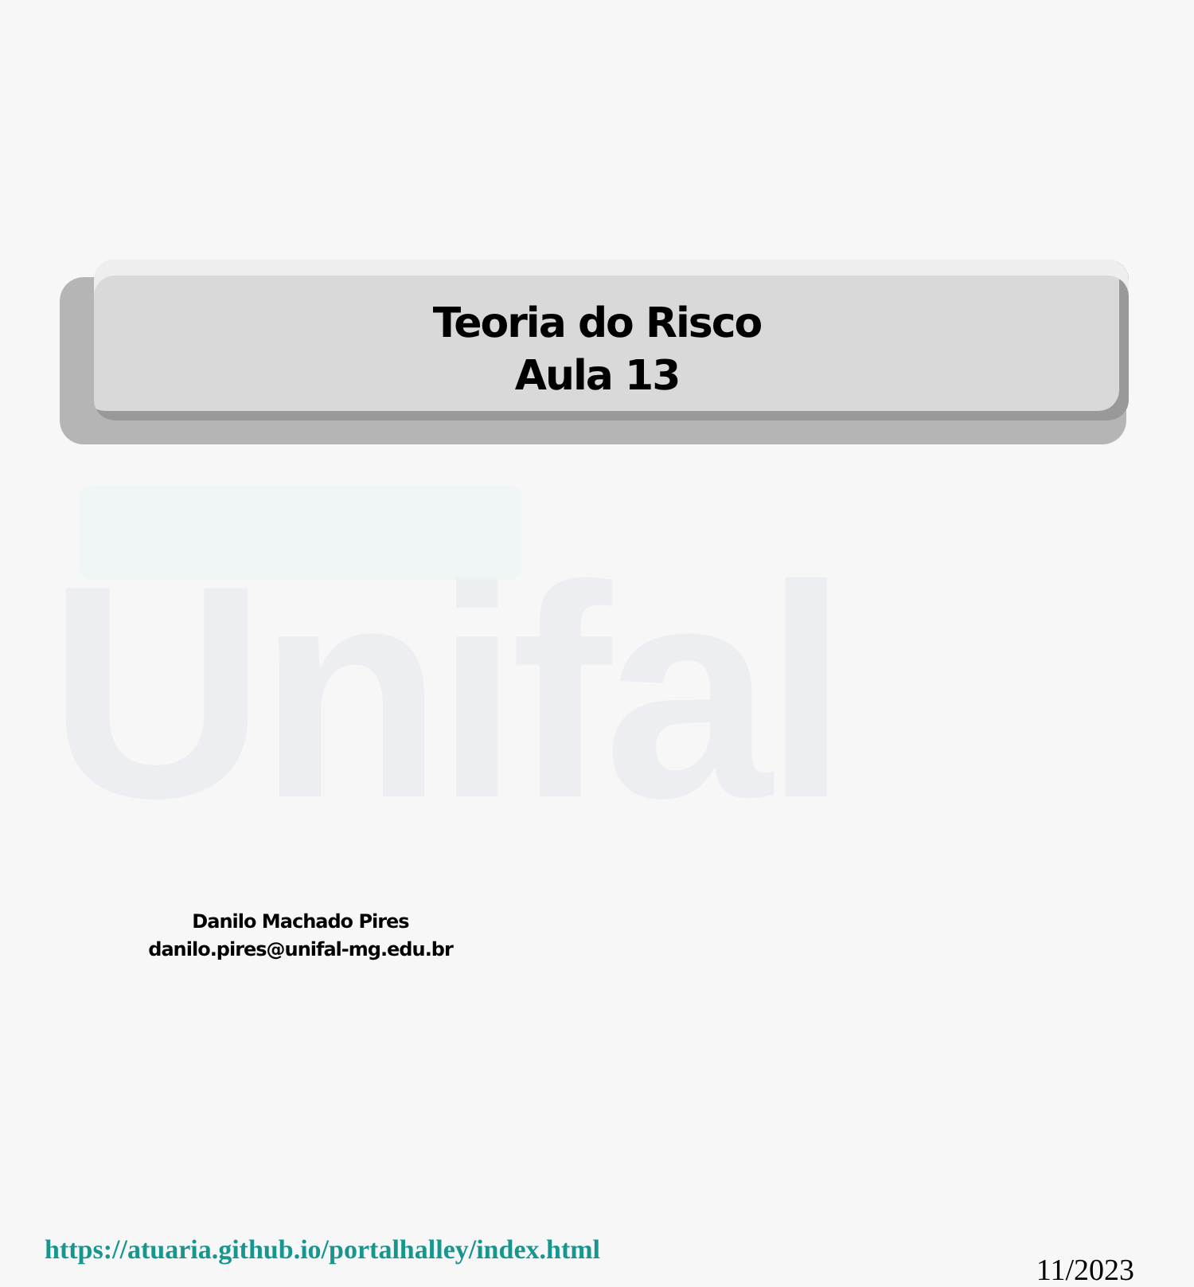Unifal
Teoria do Risco
Aula 13
Danilo Machado Pires
danilo.pires@unifal-mg.edu.br
https://atuaria.github.io/portalhalley/index.html 11/2023